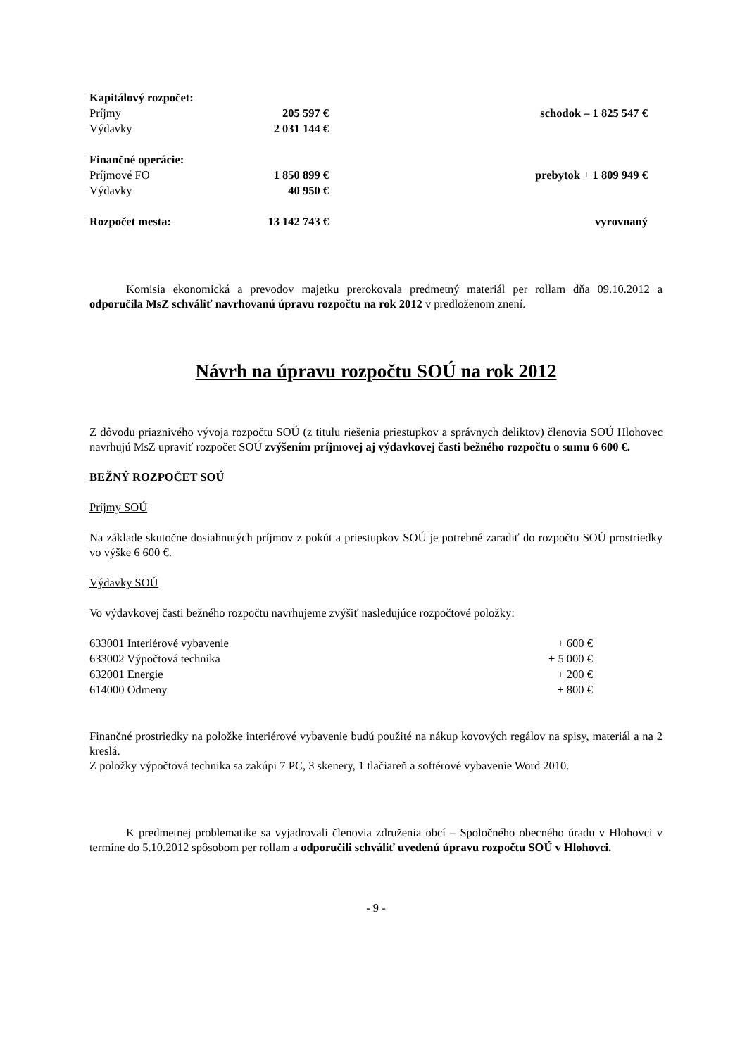| Kapitálový rozpočet: | | |
| Príjmy | 205 597 € | schodok – 1 825 547 € |
| Výdavky | 2 031 144 € | |
| Finančné operácie: | | |
| Príjmové FO | 1 850 899 € | prebytok + 1 809 949 € |
| Výdavky | 40 950 € | |
| Rozpočet mesta: | 13 142 743 € | vyrovnaný |
Komisia ekonomická a prevodov majetku prerokovala predmetný materiál per rollam dňa 09.10.2012 a odporučila MsZ schváliť navrhovanú úpravu rozpočtu na rok 2012 v predloženom znení.
Návrh na úpravu rozpočtu SOÚ na rok 2012
Z dôvodu priaznivého vývoja rozpočtu SOÚ (z titulu riešenia priestupkov a správnych deliktov) členovia SOÚ Hlohovec navrhujú MsZ upraviť rozpočet SOÚ zvýšením príjmovej aj výdavkovej časti bežného rozpočtu o sumu 6 600 €.
BEŽNÝ ROZPOČET SOÚ
Príjmy SOÚ
Na základe skutočne dosiahnutých príjmov z pokút a priestupkov SOÚ je potrebné zaradiť do rozpočtu SOÚ prostriedky vo výške 6 600 €.
Výdavky SOÚ
Vo výdavkovej časti bežného rozpočtu navrhujeme zvýšiť nasledujúce rozpočtové položky:
| 633001 Interiérové vybavenie | + 600 € |
| 633002 Výpočtová technika | + 5 000 € |
| 632001 Energie | + 200 € |
| 614000 Odmeny | + 800 € |
Finančné prostriedky na položke interiérové vybavenie budú použité na nákup kovových regálov na spisy, materiál a na 2 kreslá.
Z položky výpočtová technika sa zakúpi 7 PC, 3 skenery, 1 tlačiareň a softérové vybavenie Word 2010.
K predmetnej problematike sa vyjadrovali členovia združenia obcí – Spoločného obecného úradu v Hlohovci v termíne do 5.10.2012 spôsobom per rollam a odporučili schváliť uvedenú úpravu rozpočtu SOÚ v Hlohovci.
- 9 -